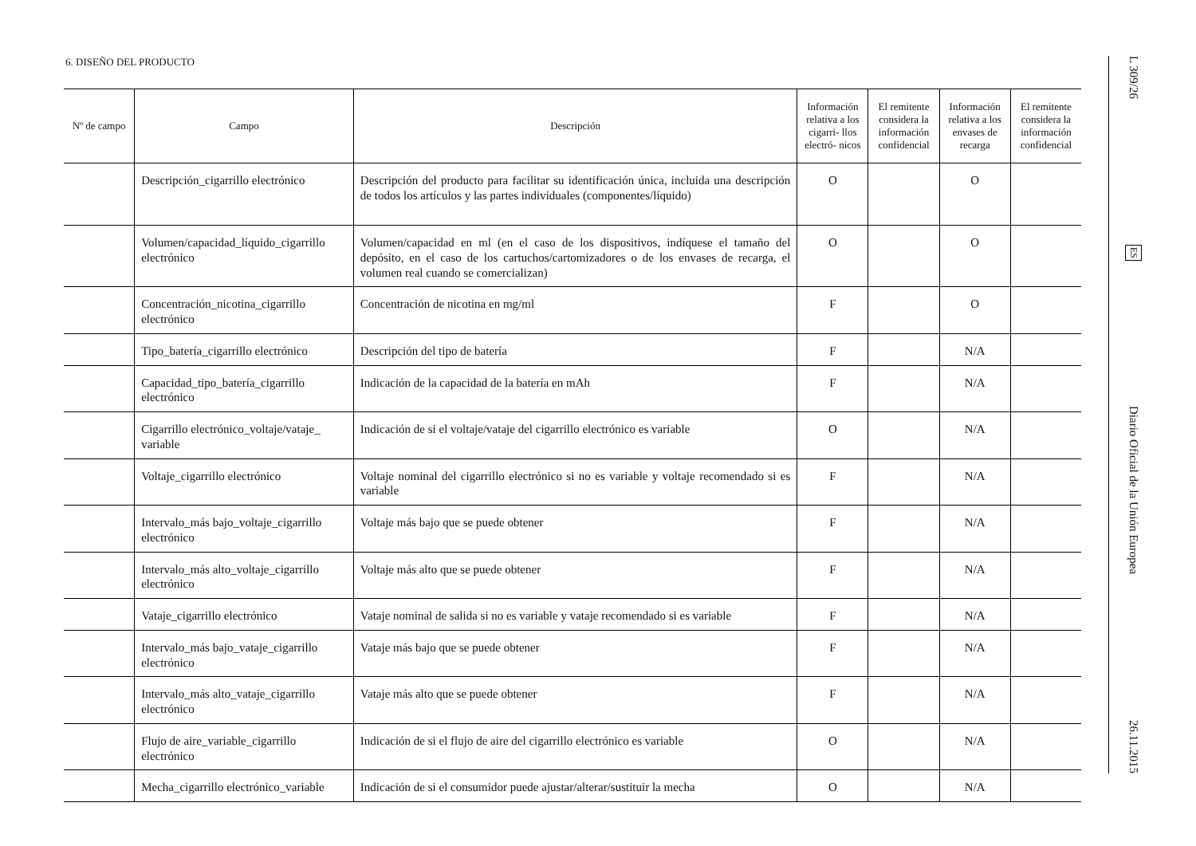6. DISEÑO DEL PRODUCTO
| Nº de campo | Campo | Descripción | Información relativa a los cigarri- llos electró- nicos | El remitente considera la información confidencial | Información relativa a los envases de recarga | El remitente considera la información confidencial |
| --- | --- | --- | --- | --- | --- | --- |
| | Descripción_cigarrillo electrónico | Descripción del producto para facilitar su identificación única, incluida una descripción de todos los artículos y las partes individuales (componentes/líquido) | O | | O | |
| | Volumen/capacidad_líquido_cigarrillo electrónico | Volumen/capacidad en ml (en el caso de los dispositivos, indíquese el tamaño del depósito, en el caso de los cartuchos/cartomizadores o de los envases de recarga, el volumen real cuando se comercializan) | O | | O | |
| | Concentración_nicotina_cigarrillo electrónico | Concentración de nicotina en mg/ml | F | | O | |
| | Tipo_batería_cigarrillo electrónico | Descripción del tipo de batería | F | | N/A | |
| | Capacidad_tipo_batería_cigarrillo electrónico | Indicación de la capacidad de la batería en mAh | F | | N/A | |
| | Cigarrillo electrónico_voltaje/vataje_ variable | Indicación de si el voltaje/vataje del cigarrillo electrónico es variable | O | | N/A | |
| | Voltaje_cigarrillo electrónico | Voltaje nominal del cigarrillo electrónico si no es variable y voltaje recomendado si es variable | F | | N/A | |
| | Intervalo_más bajo_voltaje_cigarrillo electrónico | Voltaje más bajo que se puede obtener | F | | N/A | |
| | Intervalo_más alto_voltaje_cigarrillo electrónico | Voltaje más alto que se puede obtener | F | | N/A | |
| | Vataje_cigarrillo electrónico | Vataje nominal de salida si no es variable y vataje recomendado si es variable | F | | N/A | |
| | Intervalo_más bajo_vataje_cigarrillo electrónico | Vataje más bajo que se puede obtener | F | | N/A | |
| | Intervalo_más alto_vataje_cigarrillo electrónico | Vataje más alto que se puede obtener | F | | N/A | |
| | Flujo de aire_variable_cigarrillo electrónico | Indicación de si el flujo de aire del cigarrillo electrónico es variable | O | | N/A | |
| | Mecha_cigarrillo electrónico_variable | Indicación de si el consumidor puede ajustar/alterar/sustituir la mecha | O | | N/A | |
L 309/26
ES
Diario Oficial de la Unión Europea
26.11.2015